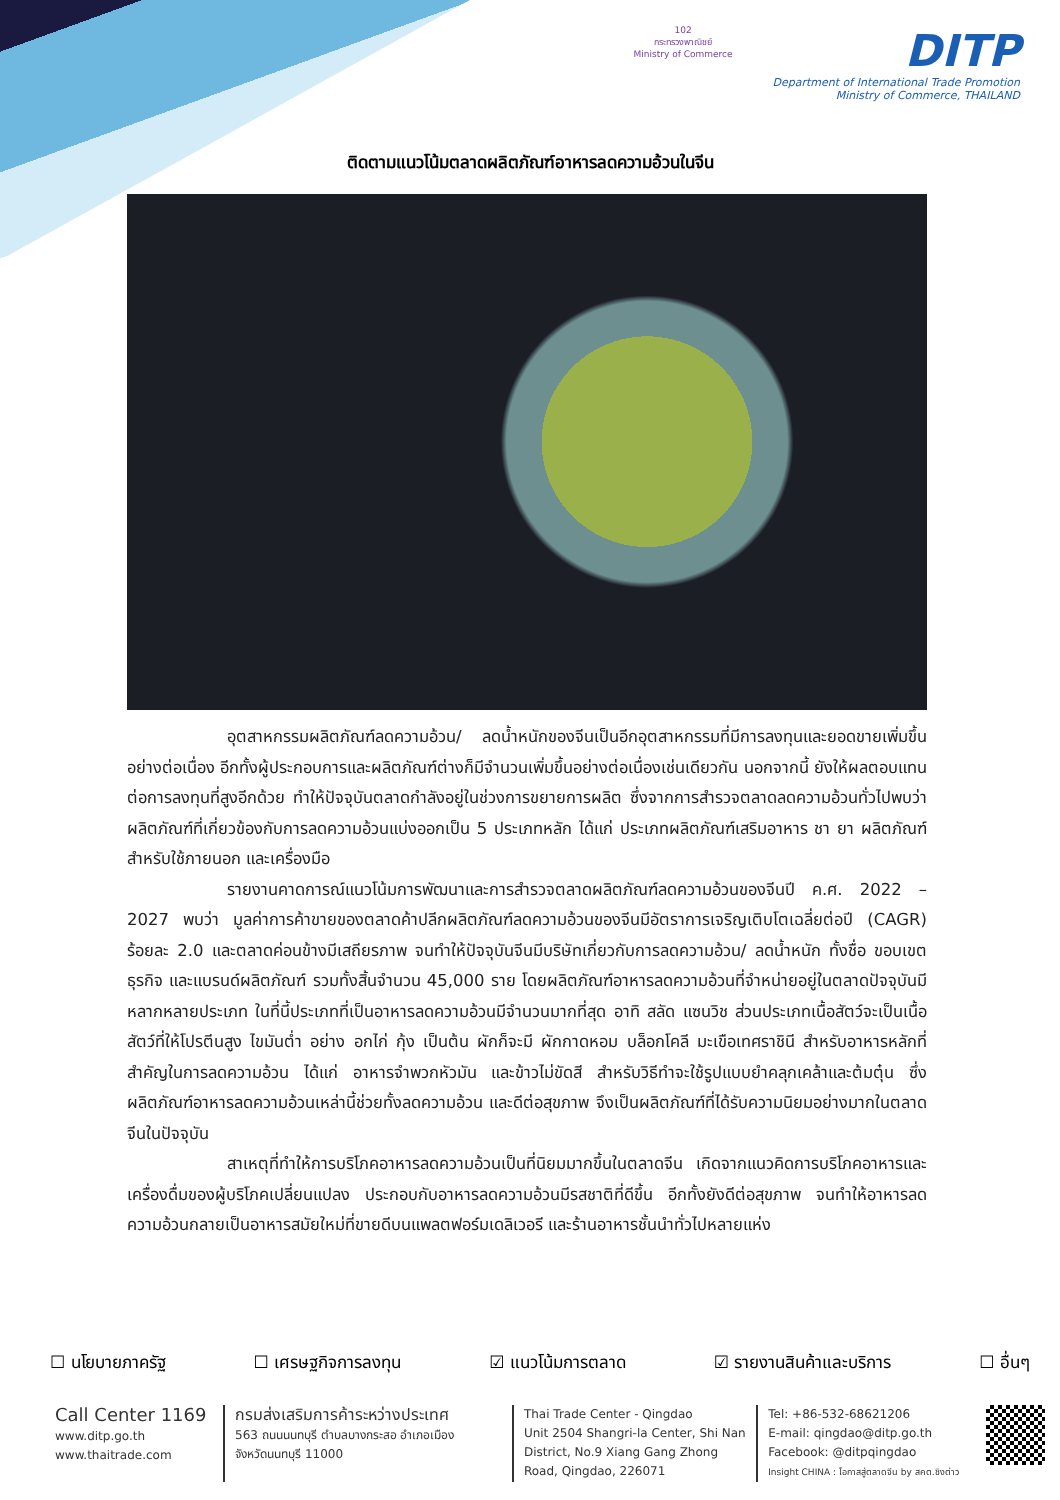102
กระทรวงพาณิชย์
Ministry of Commerce
DITP
Department of International Trade Promotion
Ministry of Commerce, THAILAND
ติดตามแนวโน้มตลาดผลิตภัณฑ์อาหารลดความอ้วนในจีน
อุตสาหกรรมผลิตภัณฑ์ลดความอ้วน/ ลดน้ำหนักของจีนเป็นอีกอุตสาหกรรมที่มีการลงทุนและยอดขายเพิ่มขึ้นอย่างต่อเนื่อง อีกทั้งผู้ประกอบการและผลิตภัณฑ์ต่างก็มีจำนวนเพิ่มขึ้นอย่างต่อเนื่องเช่นเดียวกัน นอกจากนี้ ยังให้ผลตอบแทนต่อการลงทุนที่สูงอีกด้วย ทำให้ปัจจุบันตลาดกำลังอยู่ในช่วงการขยายการผลิต ซึ่งจากการสำรวจตลาดลดความอ้วนทั่วไปพบว่า ผลิตภัณฑ์ที่เกี่ยวข้องกับการลดความอ้วนแบ่งออกเป็น 5 ประเภทหลัก ได้แก่ ประเภทผลิตภัณฑ์เสริมอาหาร ชา ยา ผลิตภัณฑ์สำหรับใช้ภายนอก และเครื่องมือ
รายงานคาดการณ์แนวโน้มการพัฒนาและการสำรวจตลาดผลิตภัณฑ์ลดความอ้วนของจีนปี ค.ศ. 2022 – 2027 พบว่า มูลค่าการค้าขายของตลาดค้าปลีกผลิตภัณฑ์ลดความอ้วนของจีนมีอัตราการเจริญเติบโตเฉลี่ยต่อปี (CAGR) ร้อยละ 2.0 และตลาดค่อนข้างมีเสถียรภาพ จนทำให้ปัจจุบันจีนมีบริษัทเกี่ยวกับการลดความอ้วน/ ลดน้ำหนัก ทั้งชื่อ ขอบเขตธุรกิจ และแบรนด์ผลิตภัณฑ์ รวมทั้งสิ้นจำนวน 45,000 ราย โดยผลิตภัณฑ์อาหารลดความอ้วนที่จำหน่ายอยู่ในตลาดปัจจุบันมีหลากหลายประเภท ในที่นี้ประเภทที่เป็นอาหารลดความอ้วนมีจำนวนมากที่สุด อาทิ สลัด แซนวิช ส่วนประเภทเนื้อสัตว์จะเป็นเนื้อสัตว์ที่ให้โปรตีนสูง ไขมันต่ำ อย่าง อกไก่ กุ้ง เป็นต้น ผักก็จะมี ผักกาดหอม บล็อกโคลี มะเขือเทศราชินี สำหรับอาหารหลักที่สำคัญในการลดความอ้วน ได้แก่ อาหารจำพวกหัวมัน และข้าวไม่ขัดสี สำหรับวิธีทำจะใช้รูปแบบยำคลุกเคล้าและต้มตุ๋น ซึ่งผลิตภัณฑ์อาหารลดความอ้วนเหล่านี้ช่วยทั้งลดความอ้วน และดีต่อสุขภาพ จึงเป็นผลิตภัณฑ์ที่ได้รับความนิยมอย่างมากในตลาดจีนในปัจจุบัน
สาเหตุที่ทำให้การบริโภคอาหารลดความอ้วนเป็นที่นิยมมากขึ้นในตลาดจีน เกิดจากแนวคิดการบริโภคอาหารและเครื่องดื่มของผู้บริโภคเปลี่ยนแปลง ประกอบกับอาหารลดความอ้วนมีรสชาติที่ดีขึ้น อีกทั้งยังดีต่อสุขภาพ จนทำให้อาหารลดความอ้วนกลายเป็นอาหารสมัยใหม่ที่ขายดีบนแพลตฟอร์มเดลิเวอรี และร้านอาหารชั้นนำทั่วไปหลายแห่ง
☐ นโยบายภาครัฐ ☐ เศรษฐกิจการลงทุน ☑ แนวโน้มการตลาด ☑ รายงานสินค้าและบริการ ☐ อื่นๆ
Call Center 1169
www.ditp.go.th
www.thaitrade.com
กรมส่งเสริมการค้าระหว่างประเทศ
563 ถนนนนทบุรี ตำบลบางกระสอ อำเภอเมือง
จังหวัดนนทบุรี 11000
Thai Trade Center - Qingdao
Unit 2504 Shangri-la Center, Shi Nan District, No.9 Xiang Gang Zhong Road, Qingdao, 226071
Tel: +86-532-68621206
E-mail: qingdao@ditp.go.th
Facebook: @ditpqingdao
Insight CHINA : โอกาสสู่ตลาดจีน by สคต.ชิงต่าว